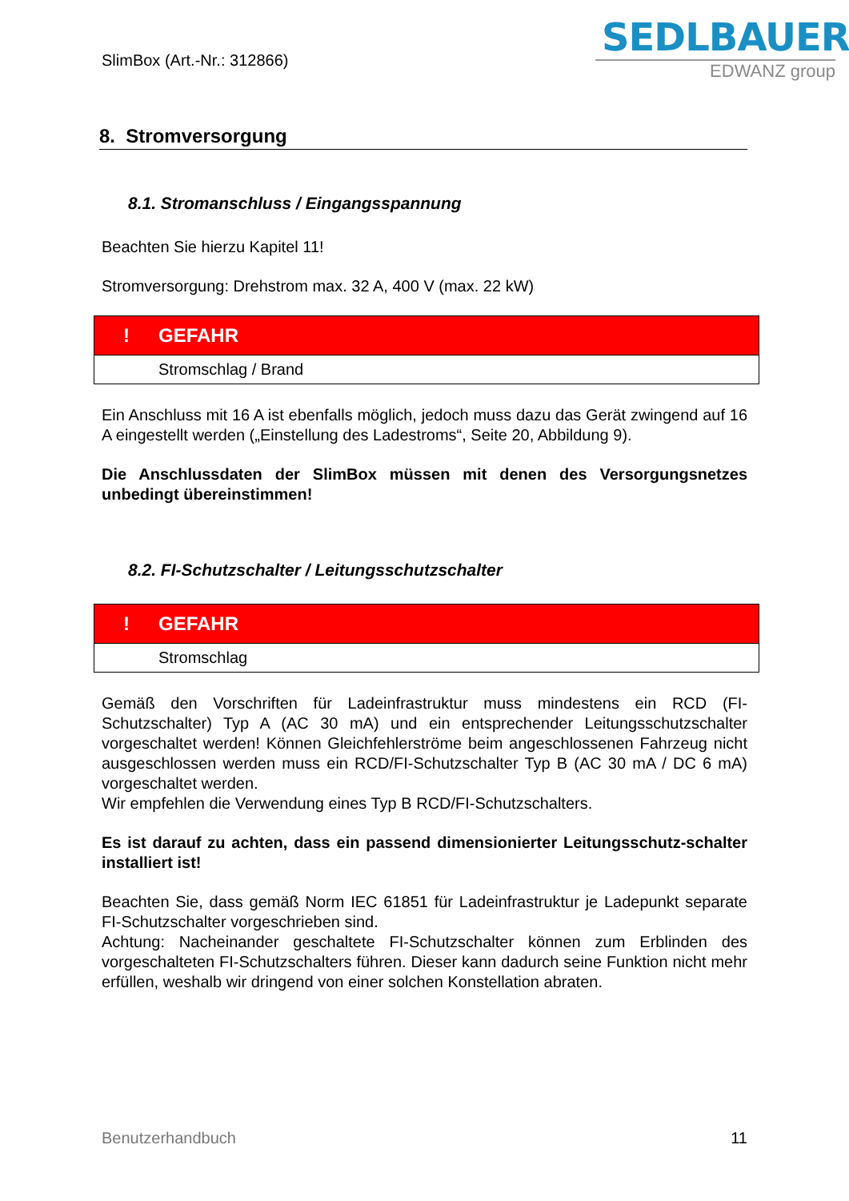SlimBox (Art.-Nr.: 312866)
SEDLBAUER
EDWANZ group
8. Stromversorgung
8.1. Stromanschluss / Eingangsspannung
Beachten Sie hierzu Kapitel 11!
Stromversorgung: Drehstrom max. 32 A, 400 V (max. 22 kW)
| ! | GEFAHR |
| --- | --- |
| | Stromschlag / Brand |
Ein Anschluss mit 16 A ist ebenfalls möglich, jedoch muss dazu das Gerät zwingend auf 16 A eingestellt werden („Einstellung des Ladestroms“, Seite 20, Abbildung 9).
Die Anschlussdaten der SlimBox müssen mit denen des Versorgungsnetzes unbedingt übereinstimmen!
8.2. FI-Schutzschalter / Leitungsschutzschalter
| ! | GEFAHR |
| --- | --- |
| | Stromschlag |
Gemäß den Vorschriften für Ladeinfrastruktur muss mindestens ein RCD (FI-Schutzschalter) Typ A (AC 30 mA) und ein entsprechender Leitungsschutzschalter vorgeschaltet werden! Können Gleichfehlerströme beim angeschlossenen Fahrzeug nicht ausgeschlossen werden muss ein RCD/FI-Schutzschalter Typ B (AC 30 mA / DC 6 mA) vorgeschaltet werden.
Wir empfehlen die Verwendung eines Typ B RCD/FI-Schutzschalters.
Es ist darauf zu achten, dass ein passend dimensionierter Leitungsschutz-schalter installiert ist!
Beachten Sie, dass gemäß Norm IEC 61851 für Ladeinfrastruktur je Ladepunkt separate FI-Schutzschalter vorgeschrieben sind.
Achtung: Nacheinander geschaltete FI-Schutzschalter können zum Erblinden des vorgeschalteten FI-Schutzschalters führen. Dieser kann dadurch seine Funktion nicht mehr erfüllen, weshalb wir dringend von einer solchen Konstellation abraten.
Benutzerhandbuch 11